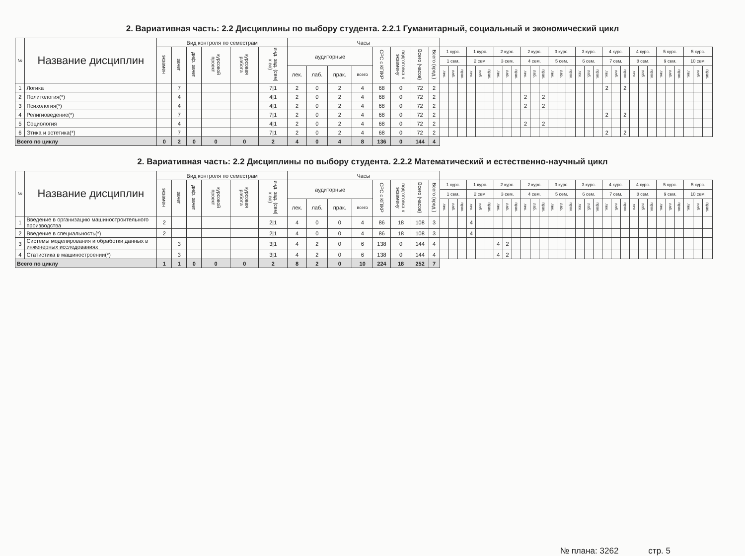2. Вариативная часть: 2.2 Дисциплины по выбору студента. 2.2.1 Гуманитарный, социальный и экономический цикл
| № | Название дисциплин | Вид контроля по семестрам | | | | | | Часы | | | | | | | | | | | | | | | | | | | | | | | | | | | | | | | | | | | | | |
| | | экзамен | зачет | диф. зачет | курсовой проект | курсовая работа | инд. зад. (сем/к-во) | аудиторные | | | | СРС с КП/КР | подготовка к экзамену | Всего (часов) | Всего (кред.) | 1 курс. | | | 1 курс. | | | 2 курс. | | | 2 курс. | | | 3 курс. | | | 3 курс. | | | 4 курс. | | | 4 курс. | | | 5 курс. | | | 5 курс. | | |
| | | | | | | | | | | | | | | | | 1 сем. | | | 2 сем. | | | 3 сем. | | | 4 сем. | | | 5 сем. | | | 6 сем. | | | 7 сем. | | | 8 сем. | | | 9 сем. | | | 10 сем. | | |
| | | | | | | | | лек. | лаб. | прак. | всего | | | | | лек. | лаб. | прак. | лек. | лаб. | прак. | лек. | лаб. | прак. | лек. | лаб. | прак. | лек. | лаб. | прак. | лек. | лаб. | прак. | лек. | лаб. | прак. | лек. | лаб. | прак. | лек. | лаб. | прак. | лек. | лаб. | прак. |
| 1 | Логика | | 7 | | | | 7/1 | 2 | 0 | 2 | 4 | 68 | 0 | 72 | 2 | | | | | | | | | | | | | | | | | | | 2 | | 2 | | | | | | | | | |
| 2 | Политология(*) | | 4 | | | | 4/1 | 2 | 0 | 2 | 4 | 68 | 0 | 72 | 2 | | | | | | | | | | 2 | | 2 | | | | | | | | | | | | | | | | | | |
| 3 | Психология(*) | | 4 | | | | 4/1 | 2 | 0 | 2 | 4 | 68 | 0 | 72 | 2 | | | | | | | | | | 2 | | 2 | | | | | | | | | | | | | | | | | | |
| 4 | Религиоведение(*) | | 7 | | | | 7/1 | 2 | 0 | 2 | 4 | 68 | 0 | 72 | 2 | | | | | | | | | | | | | | | | | | | 2 | | 2 | | | | | | | | | |
| 5 | Социология | | 4 | | | | 4/1 | 2 | 0 | 2 | 4 | 68 | 0 | 72 | 2 | | | | | | | | | | 2 | | 2 | | | | | | | | | | | | | | | | | | |
| 6 | Этика и эстетика(*) | | 7 | | | | 7/1 | 2 | 0 | 2 | 4 | 68 | 0 | 72 | 2 | | | | | | | | | | | | | | | | | | | 2 | | 2 | | | | | | | | | |
| Всего по циклу | | 0 | 2 | 0 | 0 | 0 | 2 | 4 | 0 | 4 | 8 | 136 | 0 | 144 | 4 | | | | | | | | | | | | | | | | | | | | | | | | | | | | | | |
2. Вариативная часть: 2.2 Дисциплины по выбору студента. 2.2.2 Математический и естественно-научный цикл
| № | Название дисциплин | Вид контроля по семестрам | | | | | | Часы | | | | | | | | | | | | | | | | | | | | | | | | | | | | | | | | | | | | | |
| | | экзамен | зачет | диф. зачет | курсовой проект | курсовая работа | инд. зад. (сем/к-во) | аудиторные | | | | СРС с КП/КР | подготовка к экзамену | Всего (часов) | Всего (кред.) | 1 курс. | | | 1 курс. | | | 2 курс. | | | 2 курс. | | | 3 курс. | | | 3 курс. | | | 4 курс. | | | 4 курс. | | | 5 курс. | | | 5 курс. | | |
| | | | | | | | | | | | | | | | | 1 сем. | | | 2 сем. | | | 3 сем. | | | 4 сем. | | | 5 сем. | | | 6 сем. | | | 7 сем. | | | 8 сем. | | | 9 сем. | | | 10 сем. | | |
| | | | | | | | | лек. | лаб. | прак. | всего | | | | | лек. | лаб. | прак. | лек. | лаб. | прак. | лек. | лаб. | прак. | лек. | лаб. | прак. | лек. | лаб. | прак. | лек. | лаб. | прак. | лек. | лаб. | прак. | лек. | лаб. | прак. | лек. | лаб. | прак. | лек. | лаб. | прак. |
| 1 | Введение в организацию машиностроительного производства | 2 | | | | | 2/1 | 4 | 0 | 0 | 4 | 86 | 18 | 108 | 3 | | | | 4 | | | | | | | | | | | | | | | | | | | | | | | | | | |
| 2 | Введение в специальность(*) | 2 | | | | | 2/1 | 4 | 0 | 0 | 4 | 86 | 18 | 108 | 3 | | | | 4 | | | | | | | | | | | | | | | | | | | | | | | | | | |
| 3 | Системы моделирования и обработки данных в инженерных исследованиях | | 3 | | | | 3/1 | 4 | 2 | 0 | 6 | 138 | 0 | 144 | 4 | | | | | | | 4 | 2 | | | | | | | | | | | | | | | | | | | | | | |
| 4 | Статистика в машиностроении(*) | | 3 | | | | 3/1 | 4 | 2 | 0 | 6 | 138 | 0 | 144 | 4 | | | | | | | 4 | 2 | | | | | | | | | | | | | | | | | | | | | | |
| Всего по циклу | | 1 | 1 | 0 | 0 | 0 | 2 | 8 | 2 | 0 | 10 | 224 | 18 | 252 | 7 | | | | | | | | | | | | | | | | | | | | | | | | | | | | | | |
№ плана: 3262 стр. 5